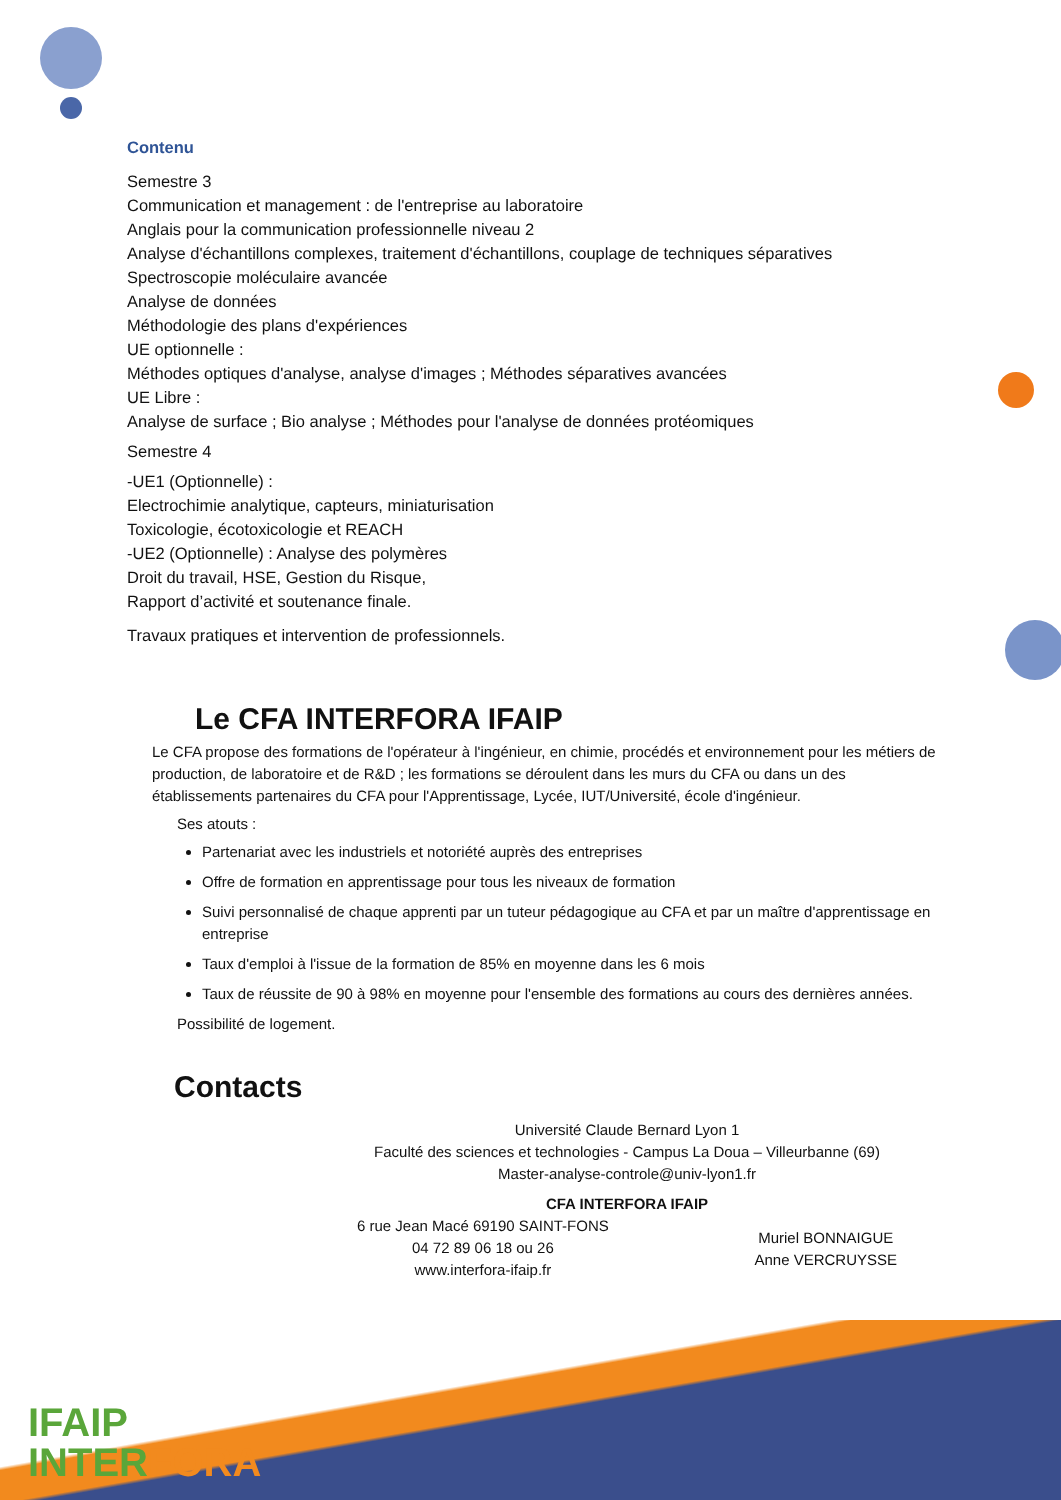Contenu
Semestre 3
Communication et management : de l'entreprise au laboratoire
Anglais pour la communication professionnelle niveau 2
Analyse d'échantillons complexes, traitement d'échantillons, couplage de techniques séparatives
Spectroscopie moléculaire avancée
Analyse de données
Méthodologie des plans d'expériences
UE optionnelle :
Méthodes optiques d'analyse, analyse d'images ; Méthodes séparatives avancées
UE Libre :
Analyse de surface ; Bio analyse ; Méthodes pour l'analyse de données protéomiques
Semestre 4
-UE1 (Optionnelle) :
Electrochimie analytique, capteurs, miniaturisation
Toxicologie, écotoxicologie et REACH
-UE2 (Optionnelle) : Analyse des polymères
Droit du travail, HSE, Gestion du Risque,
Rapport d’activité et soutenance finale.
Travaux pratiques et intervention de professionnels.
Le CFA INTERFORA IFAIP
Le CFA propose des formations de l'opérateur à l'ingénieur, en chimie, procédés et environnement pour les métiers de production, de laboratoire et de R&D ; les formations se déroulent dans les murs du CFA ou dans un des établissements partenaires du CFA pour l'Apprentissage, Lycée, IUT/Université, école d'ingénieur.
Ses atouts :
Partenariat avec les industriels et notoriété auprès des entreprises
Offre de formation en apprentissage pour tous les niveaux de formation
Suivi personnalisé de chaque apprenti par un tuteur pédagogique au CFA et par un maître d'apprentissage en entreprise
Taux d'emploi à l'issue de la formation de 85% en moyenne dans les 6 mois
Taux de réussite de 90 à 98% en moyenne pour l'ensemble des formations au cours des dernières années.
Possibilité de logement.
Contacts
Université Claude Bernard Lyon 1
Faculté des sciences et technologies - Campus La Doua – Villeurbanne (69)
Master-analyse-controle@univ-lyon1.fr
CFA INTERFORA IFAIP
6 rue Jean Macé 69190 SAINT-FONS
04 72 89 06 18 ou 26
www.interfora-ifaip.fr
Muriel BONNAIGUE
Anne VERCRUYSSE
IFAIP
INTERFORA